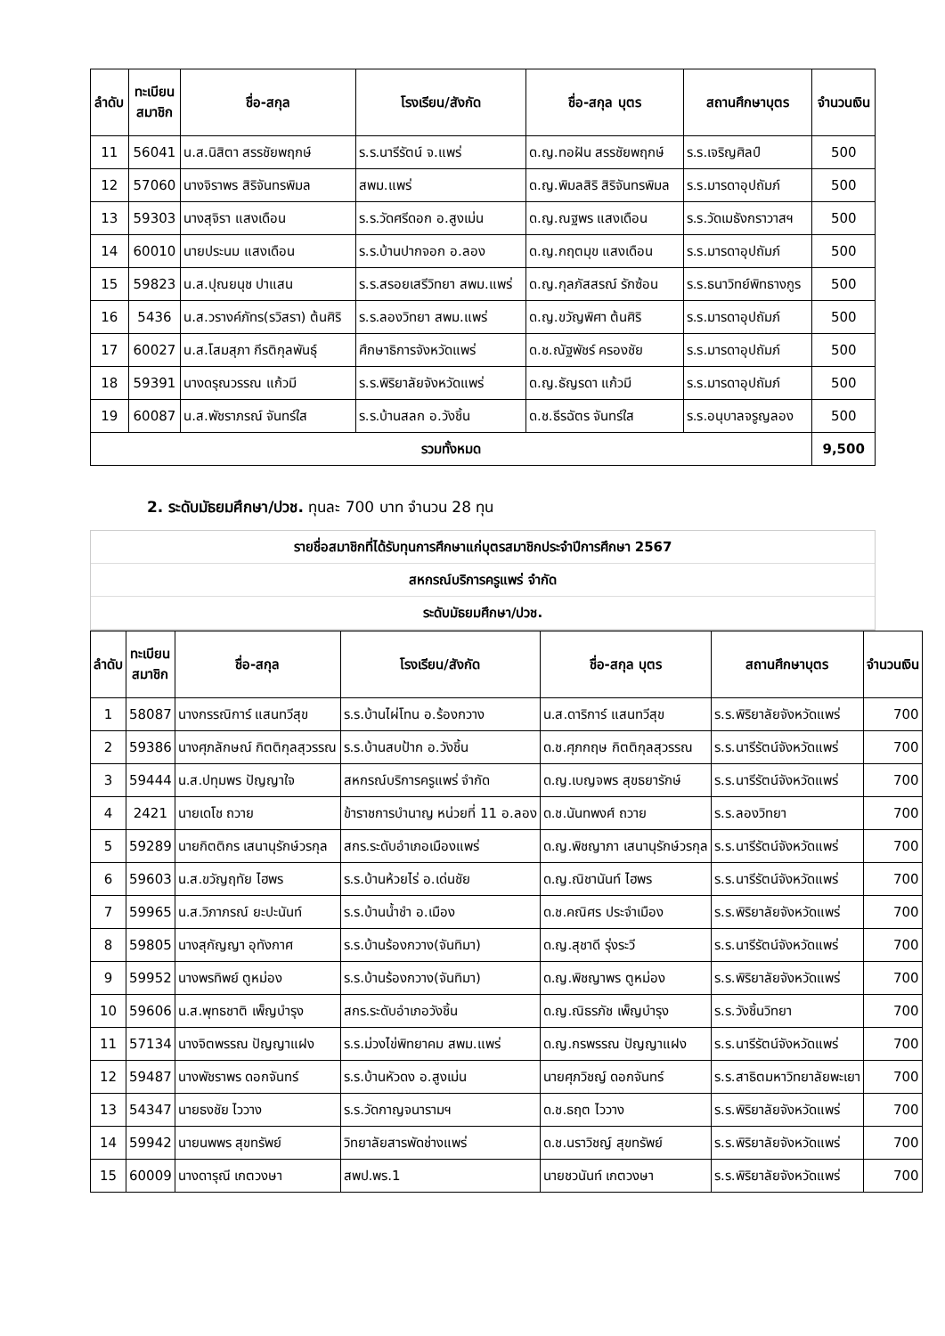| ลำดับ | ทะเบียน สมาชิก | ชื่อ-สกุล | โรงเรียน/สังกัด | ชื่อ-สกุล บุตร | สถานศึกษาบุตร | จำนวนเงิน |
| --- | --- | --- | --- | --- | --- | --- |
| 11 | 56041 | น.ส.นิสิตา สรรชัยพฤกษ์ | ร.ร.นารีรัตน์ จ.แพร่ | ด.ญ.ทอฝัน สรรชัยพฤกษ์ | ร.ร.เจริญศิลป์ | 500 |
| 12 | 57060 | นางจิราพร สิริจันทรพิมล | สพม.แพร่ | ด.ญ.พิมลสิริ สิริจันทรพิมล | ร.ร.มารดาอุปถัมภ์ | 500 |
| 13 | 59303 | นางสุจิรา แสงเดือน | ร.ร.วัดศรีดอก อ.สูงเม่น | ด.ญ.ณฐพร แสงเดือน | ร.ร.วัดเมธังกราวาสฯ | 500 |
| 14 | 60010 | นายประนม แสงเดือน | ร.ร.บ้านปากจอก อ.ลอง | ด.ญ.กฤตมุข แสงเดือน | ร.ร.มารดาอุปถัมภ์ | 500 |
| 15 | 59823 | น.ส.ปุณยนุช ปาแสน | ร.ร.สรอยเสรีวิทยา สพม.แพร่ | ด.ญ.กุลภัสสรณ์ รักซ้อน | ร.ร.ธนาวิทย์พิทธางกูร | 500 |
| 16 | 5436 | น.ส.วรางค์ภัทร(รวิสรา) ต้นศิริ | ร.ร.ลองวิทยา สพม.แพร่ | ด.ญ.ขวัญพิศา ต้นศิริ | ร.ร.มารดาอุปถัมภ์ | 500 |
| 17 | 60027 | น.ส.โสมสุภา กีรติกุลพันธุ์ | ศึกษาธิการจังหวัดแพร่ | ด.ช.ณัฐพัชร์ ครองชัย | ร.ร.มารดาอุปถัมภ์ | 500 |
| 18 | 59391 | นางดรุณวรรณ แก้วมี | ร.ร.พิริยาลัยจังหวัดแพร่ | ด.ญ.ธัญรดา แก้วมี | ร.ร.มารดาอุปถัมภ์ | 500 |
| 19 | 60087 | น.ส.พัชราภรณ์ จันทร์ใส | ร.ร.บ้านสลก อ.วังชิ้น | ด.ช.ธีรฉัตร จันทร์ใส | ร.ร.อนุบาลจรูญลอง | 500 |
| รวมทั้งหมด | | | | | | 9,500 |
2. ระดับมัธยมศึกษา/ปวช. ทุนละ 700 บาท จำนวน 28 ทุน
รายชื่อสมาชิกที่ได้รับทุนการศึกษาแก่บุตรสมาชิกประจำปีการศึกษา 2567
สหกรณ์บริการครูแพร่ จำกัด
ระดับมัธยมศึกษา/ปวช.
| ลำดับ | ทะเบียน สมาชิก | ชื่อ-สกุล | โรงเรียน/สังกัด | ชื่อ-สกุล บุตร | สถานศึกษาบุตร | จำนวนเงิน |
| --- | --- | --- | --- | --- | --- | --- |
| 1 | 58087 | นางกรรณิการ์ แสนทวีสุข | ร.ร.บ้านไผ่โทน อ.ร้องกวาง | น.ส.ดาริการ์ แสนทวีสุข | ร.ร.พิริยาลัยจังหวัดแพร่ | 700 |
| 2 | 59386 | นางศุภลักษณ์ กิตติกุลสุวรรณ | ร.ร.บ้านสบป้าก อ.วังชิ้น | ด.ช.ศุภกฤษ กิตติกุลสุวรรณ | ร.ร.นารีรัตน์จังหวัดแพร่ | 700 |
| 3 | 59444 | น.ส.ปทุมพร ปัญญาใจ | สหกรณ์บริการครูแพร่ จำกัด | ด.ญ.เบญจพร สุขธยารักษ์ | ร.ร.นารีรัตน์จังหวัดแพร่ | 700 |
| 4 | 2421 | นายเดโช ถวาย | ข้าราชการบำนาญ หน่วยที่ 11 อ.ลอง | ด.ช.นันทพงศ์ ถวาย | ร.ร.ลองวิทยา | 700 |
| 5 | 59289 | นายกิตติกร เสนานุรักษ์วรกุล | สกร.ระดับอำเภอเมืองแพร่ | ด.ญ.พิชญาภา เสนานุรักษ์วรกุล | ร.ร.นารีรัตน์จังหวัดแพร่ | 700 |
| 6 | 59603 | น.ส.ขวัญฤทัย ไฮพร | ร.ร.บ้านห้วยไร่ อ.เด่นชัย | ด.ญ.ณิชานันท์ ไฮพร | ร.ร.นารีรัตน์จังหวัดแพร่ | 700 |
| 7 | 59965 | น.ส.วิภาภรณ์ ยะปะนันท์ | ร.ร.บ้านน้ำชำ อ.เมือง | ด.ช.คณิศร ประจำเมือง | ร.ร.พิริยาลัยจังหวัดแพร่ | 700 |
| 8 | 59805 | นางสุกัญญา อุทังกาศ | ร.ร.บ้านร้องกวาง(จันทิมา) | ด.ญ.สุชาดี รุ่งระวี | ร.ร.นารีรัตน์จังหวัดแพร่ | 700 |
| 9 | 59952 | นางพรทิพย์ ตูหม่อง | ร.ร.บ้านร้องกวาง(จันทิมา) | ด.ญ.พิชญาพร ตูหม่อง | ร.ร.พิริยาลัยจังหวัดแพร่ | 700 |
| 10 | 59606 | น.ส.พุทธชาติ เพ็ญบำรุง | สกร.ระดับอำเภอวังชิ้น | ด.ญ.ณิธรภัช เพ็ญบำรุง | ร.ร.วังชิ้นวิทยา | 700 |
| 11 | 57134 | นางจิตพรรณ ปัญญาแฝง | ร.ร.ม่วงไข่พิทยาคม สพม.แพร่ | ด.ญ.กรพรรณ ปัญญาแฝง | ร.ร.นารีรัตน์จังหวัดแพร่ | 700 |
| 12 | 59487 | นางพัชราพร ดอกจันทร์ | ร.ร.บ้านหัวดง อ.สูงเม่น | นายศุภวิชญ์ ดอกจันทร์ | ร.ร.สาธิตมหาวิทยาลัยพะเยา | 700 |
| 13 | 54347 | นายธงชัย ไววาง | ร.ร.วัดกาญจนารามฯ | ด.ช.ธฤต ไววาง | ร.ร.พิริยาลัยจังหวัดแพร่ | 700 |
| 14 | 59942 | นายนพพร สุขทรัพย์ | วิทยาลัยสารพัดช่างแพร่ | ด.ช.นราวิชญ์ สุขทรัพย์ | ร.ร.พิริยาลัยจังหวัดแพร่ | 700 |
| 15 | 60009 | นางดารุณี เกตวงษา | สพป.พร.1 | นายชวนันท์ เกตวงษา | ร.ร.พิริยาลัยจังหวัดแพร่ | 700 |